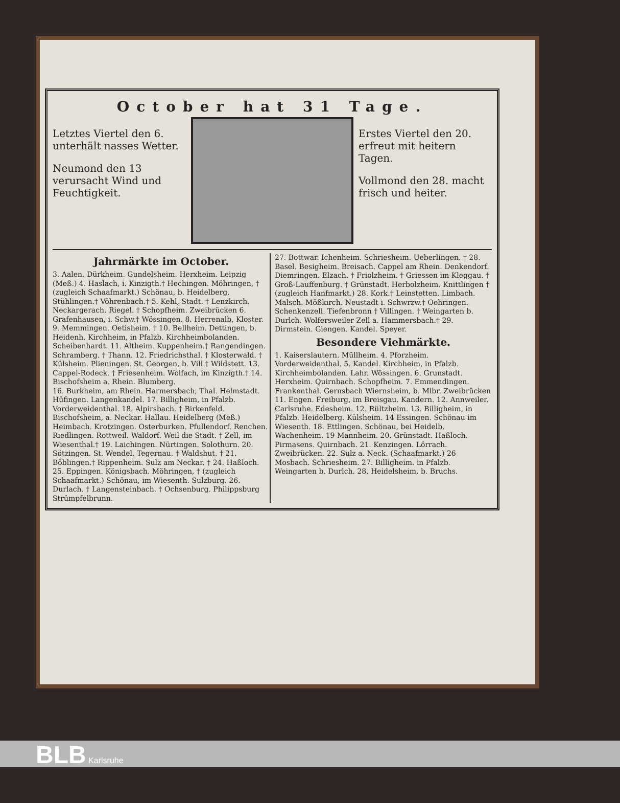October hat 31 Tage.
Letztes Viertel den 6. unterhält nasses Wetter.
Neumond den 13 verursacht Wind und Feuchtigkeit.
Erstes Viertel den 20. erfreut mit heitern Tagen.
Vollmond den 28. macht frisch und heiter.
Jahrmärkte im October.
3. Aalen. Dürkheim. Gundelsheim. Herxheim. Leipzig (Meß.) 4. Haslach, i. Kinzigth.† Hechingen. Möhringen, † (zugleich Schaafmarkt.) Schönau, b. Heidelberg. Stühlingen.† Vöhrenbach.† 5. Kehl, Stadt. † Lenzkirch. Neckargerach. Riegel. † Schopfheim. Zweibrücken 6. Grafenhausen, i. Schw.† Wössingen. 8. Herrenalb, Kloster. 9. Memmingen. Oetisheim. † 10. Bellheim. Dettingen, b. Heidenh. Kirchheim, in Pfalzb. Kirchheimbolanden. Scheibenhardt. 11. Altheim. Kuppenheim.† Rangendingen. Schramberg. † Thann. 12. Friedrichsthal. † Klosterwald. † Külsheim. Plieningen. St. Georgen, b. Vill.† Wildstett. 13. Cappel-Rodeck. † Friesenheim. Wolfach, im Kinzigth.† 14. Bischofsheim a. Rhein. Blumberg.
16. Burkheim, am Rhein. Harmersbach, Thal. Helmstadt. Hüfingen. Langenkandel. 17. Billigheim, in Pfalzb. Vorderweidenthal. 18. Alpirsbach. † Birkenfeld. Bischofsheim, a. Neckar. Hallau. Heidelberg (Meß.) Heimbach. Krotzingen. Osterburken. Pfullendorf. Renchen. Riedlingen. Rottweil. Waldorf. Weil die Stadt. † Zell, im Wiesenthal.† 19. Laichingen. Nürtingen. Solothurn. 20. Sötzingen. St. Wendel. Tegernau. † Waldshut. † 21. Böblingen.† Rippenheim. Sulz am Neckar. † 24. Haßloch. 25. Eppingen. Königsbach. Möhringen, † (zugleich Schaafmarkt.) Schönau, im Wiesenth. Sulzburg. 26. Durlach. † Langensteinbach. † Ochsenburg. Philippsburg Strümpfelbrunn.
27. Bottwar. Ichenheim. Schriesheim. Ueberlingen. † 28. Basel. Besigheim. Breisach. Cappel am Rhein. Denkendorf. Diemringen. Elzach. † Friolzheim. † Griessen im Kleggau. † Groß-Lauffenburg. † Grünstadt. Herbolzheim. Knittlingen † (zugleich Hanfmarkt.) 28. Kork.† Leinstetten. Limbach. Malsch. Mößkirch. Neustadt i. Schwrzw.† Oehringen. Schenkenzell. Tiefenbronn † Villingen. † Weingarten b. Durlch. Wolfersweiler Zell a. Hammersbach.† 29. Dirmstein. Giengen. Kandel. Speyer.
Besondere Viehmärkte.
1. Kaiserslautern. Müllheim. 4. Pforzheim. Vorderweidenthal. 5. Kandel. Kirchheim, in Pfalzb. Kirchheimbolanden. Lahr. Wössingen. 6. Grunstadt. Herxheim. Quirnbach. Schopfheim. 7. Emmendingen. Frankenthal. Gernsbach Wiernsheim, b. Mlbr. Zweibrücken 11. Engen. Freiburg, im Breisgau. Kandern. 12. Annweiler. Carlsruhe. Edesheim. 12. Rültzheim. 13. Billigheim, in Pfalzb. Heidelberg. Külsheim. 14 Essingen. Schönau im Wiesenth. 18. Ettlingen. Schönau, bei Heidelb. Wachenheim. 19 Mannheim. 20. Grünstadt. Haßloch. Pirmasens. Quirnbach. 21. Kenzingen. Lörrach. Zweibrücken. 22. Sulz a. Neck. (Schaafmarkt.) 26 Mosbach. Schriesheim. 27. Billigheim. in Pfalzb. Weingarten b. Durlch. 28. Heidelsheim, b. Bruchs.
BLB Karlsruhe